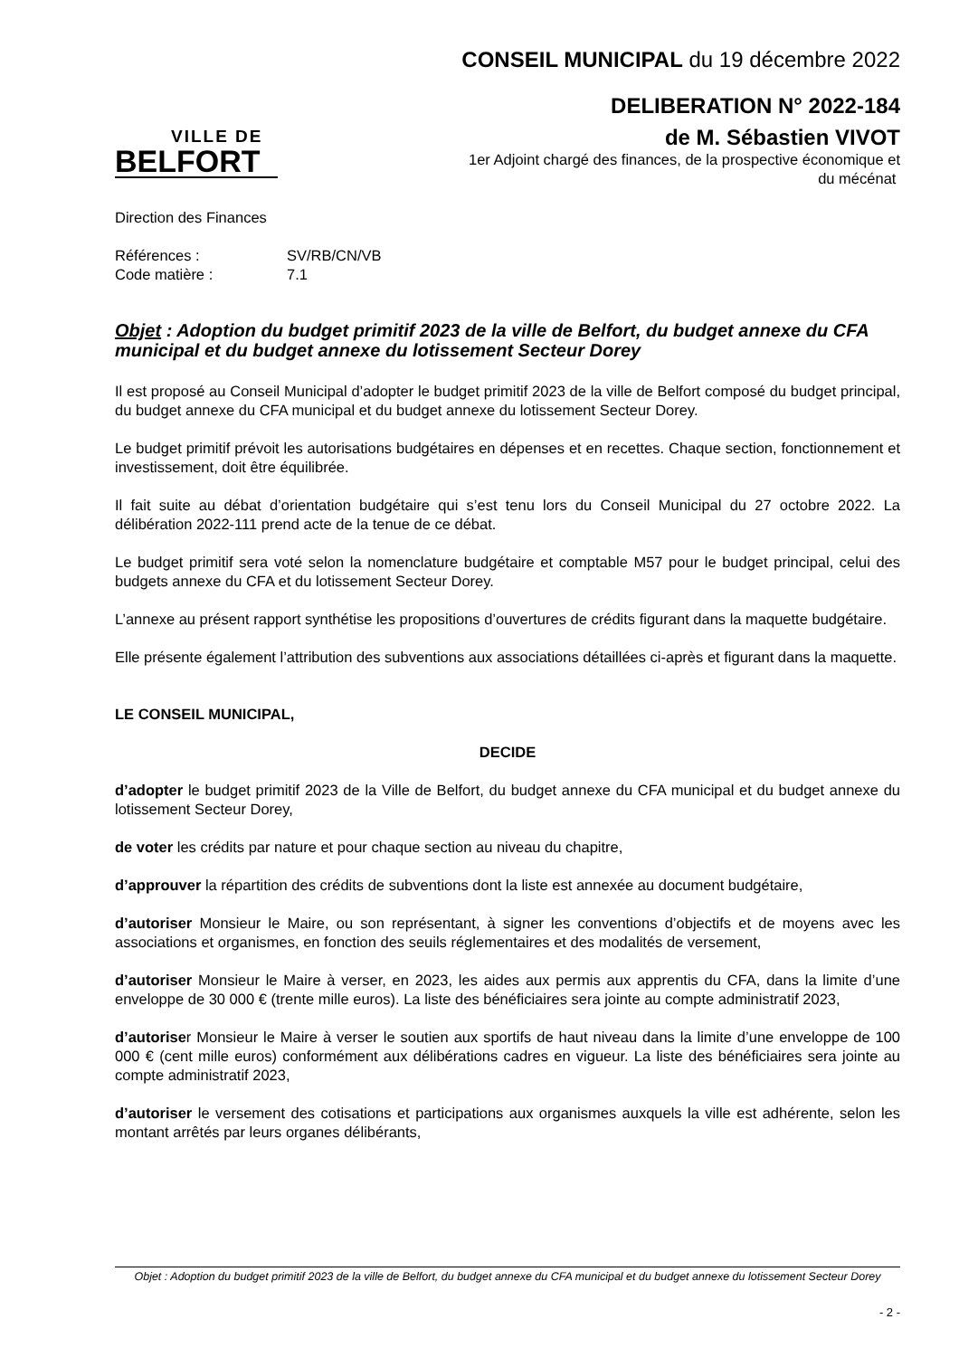VILLE DE
BELFORT
CONSEIL MUNICIPAL du 19 décembre 2022
DELIBERATION N° 2022-184
de M. Sébastien VIVOT
1er Adjoint chargé des finances, de la prospective économique et
du mécénat
Direction des Finances
Références : SV/RB/CN/VB
Code matière : 7.1
Objet : Adoption du budget primitif 2023 de la ville de Belfort, du budget annexe du CFA municipal et du budget annexe du lotissement Secteur Dorey
Il est proposé au Conseil Municipal d’adopter le budget primitif 2023 de la ville de Belfort composé du budget principal, du budget annexe du CFA municipal et du budget annexe du lotissement Secteur Dorey.
Le budget primitif prévoit les autorisations budgétaires en dépenses et en recettes. Chaque section, fonctionnement et investissement, doit être équilibrée.
Il fait suite au débat d’orientation budgétaire qui s’est tenu lors du Conseil Municipal du 27 octobre 2022. La délibération 2022-111 prend acte de la tenue de ce débat.
Le budget primitif sera voté selon la nomenclature budgétaire et comptable M57 pour le budget principal, celui des budgets annexe du CFA et du lotissement Secteur Dorey.
L’annexe au présent rapport synthétise les propositions d’ouvertures de crédits figurant dans la maquette budgétaire.
Elle présente également l’attribution des subventions aux associations détaillées ci-après et figurant dans la maquette.
LE CONSEIL MUNICIPAL,
DECIDE
d’adopter le budget primitif 2023 de la Ville de Belfort, du budget annexe du CFA municipal et du budget annexe du lotissement Secteur Dorey,
de voter les crédits par nature et pour chaque section au niveau du chapitre,
d’approuver la répartition des crédits de subventions dont la liste est annexée au document budgétaire,
d’autoriser Monsieur le Maire, ou son représentant, à signer les conventions d’objectifs et de moyens avec les associations et organismes, en fonction des seuils réglementaires et des modalités de versement,
d’autoriser Monsieur le Maire à verser, en 2023, les aides aux permis aux apprentis du CFA, dans la limite d’une enveloppe de 30 000 € (trente mille euros). La liste des bénéficiaires sera jointe au compte administratif 2023,
d’autoriser Monsieur le Maire à verser le soutien aux sportifs de haut niveau dans la limite d’une enveloppe de 100 000 € (cent mille euros) conformément aux délibérations cadres en vigueur. La liste des bénéficiaires sera jointe au compte administratif 2023,
d’autoriser le versement des cotisations et participations aux organismes auxquels la ville est adhérente, selon les montant arrêtés par leurs organes délibérants,
Objet : Adoption du budget primitif 2023 de la ville de Belfort, du budget annexe du CFA municipal et du budget annexe du lotissement Secteur Dorey
- 2 -